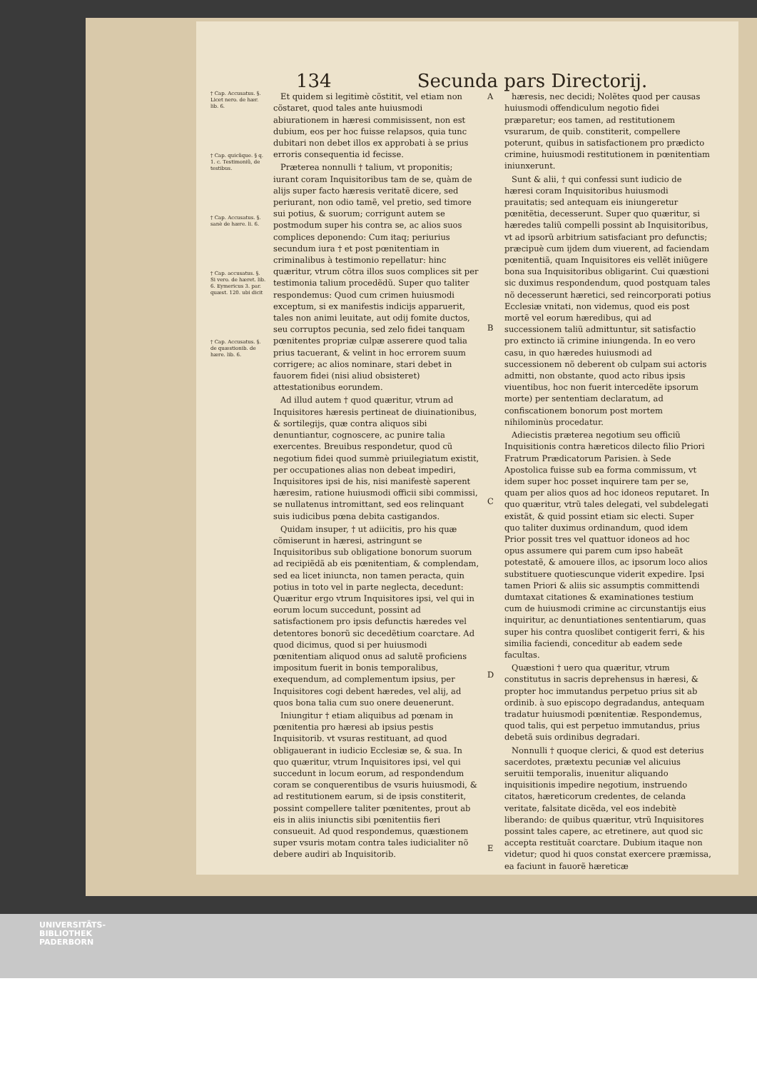134 Secunda pars Directorij.
† Cap. Accusatus. §. Licet nero. de hær. lib. 6.
† Cap. quicũque. § q. 1. c. Testimoniũ, de testibus.
† Cap. Accusatus. §. sanè de hære. li. 6.
† Cap. accusatus. §. Si vero. de hæret. lib. 6. Eymericus 3. par. quæst. 120. ubi dicit
† Cap. Accusatus. §. de quæstionib. de hære. lib. 6.
Et quidem si legitimè cõstitit, vel etiam non cõstaret, quod tales ante huiusmodi abiurationem in hæresi commisissent, non est dubium, eos per hoc fuisse relapsos, quia tunc dubitari non debet illos ex approbati à se prius erroris consequentia id fecisse.
Præterea nonnulli † talium, vt proponitis; iurant coram Inquisitoribus tam de se, quàm de alijs super facto hæresis veritatẽ dicere, sed periurant, non odio tamẽ, vel pretio, sed timore sui potius, & suorum; corrigunt autem se postmodum super his contra se, ac alios suos complices deponendo: Cum itaq; periurius secundum iura † et post pœnitentiam in criminalibus à testimonio repellatur: hinc quæritur, vtrum cõtra illos suos complices sit per testimonia talium procedẽdũ. Super quo taliter respondemus: Quod cum crimen huiusmodi exceptum, si ex manifestis indicijs apparuerit, tales non animi leuitate, aut odij fomite ductos, seu corruptos pecunia, sed zelo fidei tanquam pœnitentes propriæ culpæ asserere quod talia prius tacuerant, & velint in hoc errorem suum corrigere; ac alios nominare, stari debet in fauorem fidei (nisi aliud obsisteret) attestationibus eorundem.
Ad illud autem † quod quæritur, vtrum ad Inquisitores hæresis pertineat de diuinationibus, & sortilegijs, quæ contra aliquos sibi denuntiantur, cognoscere, ac punire talia exercentes. Breuibus respondetur, quod cũ negotium fidei quod summè priuilegiatum existit, per occupationes alias non debeat impediri, Inquisitores ipsi de his, nisi manifestè saperent hæresim, ratione huiusmodi officii sibi commissi, se nullatenus intromittant, sed eos relinquant suis iudicibus pœna debita castigandos.
Quidam insuper, † ut adiicitis, pro his quæ cõmiserunt in hæresi, astringunt se Inquisitoribus sub obligatione bonorum suorum ad recipiẽdã ab eis pœnitentiam, & complendam, sed ea licet iniuncta, non tamen peracta, quin potius in toto vel in parte neglecta, decedunt: Quæritur ergo vtrum Inquisitores ipsi, vel qui in eorum locum succedunt, possint ad satisfactionem pro ipsis defunctis hæredes vel detentores bonorũ sic decedẽtium coarctare. Ad quod dicimus, quod si per huiusmodi pœnitentiam aliquod onus ad salutẽ proficiens impositum fuerit in bonis temporalibus, exequendum, ad complementum ipsius, per Inquisitores cogi debent hæredes, vel alij, ad quos bona talia cum suo onere deuenerunt.
Iniungitur † etiam aliquibus ad pœnam in pœnitentia pro hæresi ab ipsius pestis Inquisitorib. vt vsuras restituant, ad quod obligauerant in iudicio Ecclesiæ se, & sua. In quo quæritur, vtrum Inquisitores ipsi, vel qui succedunt in locum eorum, ad respondendum coram se conquerentibus de vsuris huiusmodi, & ad restitutionem earum, si de ipsis constiterit, possint compellere taliter pœnitentes, prout ab eis in aliis iniunctis sibi pœnitentiis fieri consueuit. Ad quod respondemus, quæstionem super vsuris motam contra tales iudicialiter nõ debere audiri ab Inquisitorib.
A
B
C
D
E
hæresis, nec decidi; Nolẽtes quod per causas huiusmodi offendiculum negotio fidei præparetur; eos tamen, ad restitutionem vsurarum, de quib. constiterit, compellere poterunt, quibus in satisfactionem pro prædicto crimine, huiusmodi restitutionem in pœnitentiam iniunxerunt.
Sunt & alii, † qui confessi sunt iudicio de hæresi coram Inquisitoribus huiusmodi prauitatis; sed antequam eis iniungeretur pœnitẽtia, decesserunt. Super quo quæritur, si hæredes taliũ compelli possint ab Inquisitoribus, vt ad ipsorũ arbitrium satisfaciant pro defunctis; præcipuè cum ijdem dum viuerent, ad faciendam pœnitentiã, quam Inquisitores eis vellẽt iniũgere bona sua Inquisitoribus obligarint. Cui quæstioni sic duximus respondendum, quod postquam tales nõ decesserunt hæretici, sed reincorporati potius Ecclesiæ vnitati, non videmus, quod eis post mortẽ vel eorum hæredibus, qui ad successionem taliũ admittuntur, sit satisfactio pro extincto iã crimine iniungenda. In eo vero casu, in quo hæredes huiusmodi ad successionem nõ deberent ob culpam sui actoris admitti, non obstante, quod acto ribus ipsis viuentibus, hoc non fuerit intercedẽte ipsorum morte) per sententiam declaratum, ad confiscationem bonorum post mortem nihilominùs procedatur.
Adiecistis præterea negotium seu officiũ Inquisitionis contra hæreticos dilecto filio Priori Fratrum Prædicatorum Parisien. à Sede Apostolica fuisse sub ea forma commissum, vt idem super hoc posset inquirere tam per se, quam per alios quos ad hoc idoneos reputaret. In quo quæritur, vtrũ tales delegati, vel subdelegati existãt, & quid possint etiam sic electi. Super quo taliter duximus ordinandum, quod idem Prior possit tres vel quattuor idoneos ad hoc opus assumere qui parem cum ipso habeãt potestatẽ, & amouere illos, ac ipsorum loco alios substituere quotiescunque viderit expedire. Ipsi tamen Priori & aliis sic assumptis committendi dumtaxat citationes & examinationes testium cum de huiusmodi crimine ac circunstantijs eius inquiritur, ac denuntiationes sententiarum, quas super his contra quoslibet contigerit ferri, & his similia faciendi, conceditur ab eadem sede facultas.
Quæstioni † uero qua quæritur, vtrum constitutus in sacris deprehensus in hæresi, & propter hoc immutandus perpetuo prius sit ab ordinib. à suo episcopo degradandus, antequam tradatur huiusmodi pœnitentiæ. Respondemus, quod talis, qui est perpetuo immutandus, prius debetã suis ordinibus degradari.
Nonnulli † quoque clerici, & quod est deterius sacerdotes, prætextu pecuniæ vel alicuius seruitii temporalis, inuenitur aliquando inquisitionis impedire negotium, instruendo citatos, hæreticorum credentes, de celanda veritate, falsitate dicẽda, vel eos indebitè liberando: de quibus quæritur, vtrũ Inquisitores possint tales capere, ac etretinere, aut quod sic accepta restituãt coarctare. Dubium itaque non videtur; quod hi quos constat exercere præmissa, ea faciunt in fauorẽ hæreticæ
UNIVERSITÄTS-
BIBLIOTHEK
PADERBORN